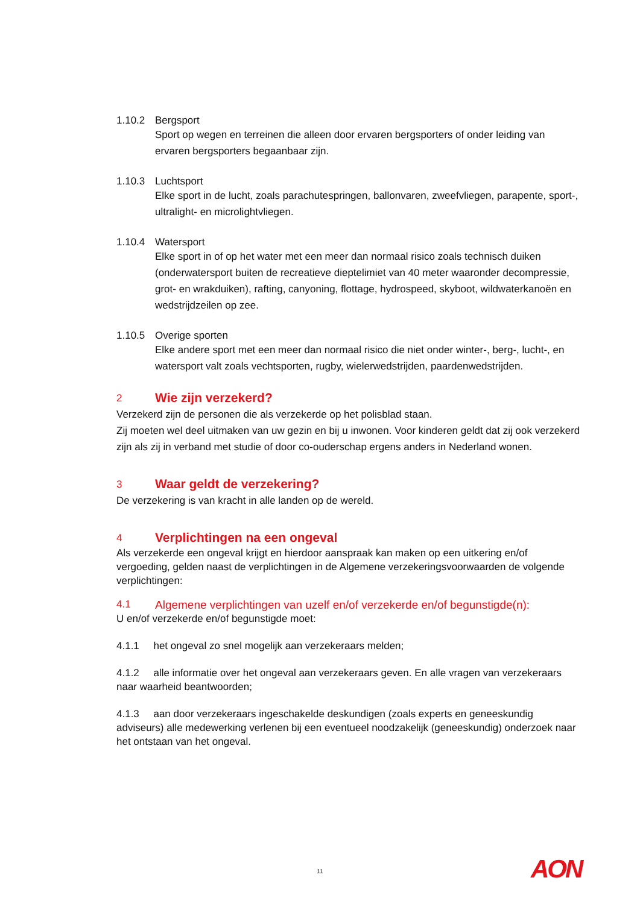1.10.2 Bergsport
Sport op wegen en terreinen die alleen door ervaren bergsporters of onder leiding van ervaren bergsporters begaanbaar zijn.
1.10.3 Luchtsport
Elke sport in de lucht, zoals parachutespringen, ballonvaren, zweefvliegen, parapente, sport-, ultralight- en microlightvliegen.
1.10.4 Watersport
Elke sport in of op het water met een meer dan normaal risico zoals technisch duiken (onderwatersport buiten de recreatieve dieptelimiet van 40 meter waaronder decompressie, grot- en wrakduiken), rafting, canyoning, flottage, hydrospeed, skyboot, wildwaterkanoën en wedstrijdzeilen op zee.
1.10.5 Overige sporten
Elke andere sport met een meer dan normaal risico die niet onder winter-, berg-, lucht-, en watersport valt zoals vechtsporten, rugby, wielerwedstrijden, paardenwedstrijden.
2 Wie zijn verzekerd?
Verzekerd zijn de personen die als verzekerde op het polisblad staan.
Zij moeten wel deel uitmaken van uw gezin en bij u inwonen. Voor kinderen geldt dat zij ook verzekerd zijn als zij in verband met studie of door co-ouderschap ergens anders in Nederland wonen.
3 Waar geldt de verzekering?
De verzekering is van kracht in alle landen op de wereld.
4 Verplichtingen na een ongeval
Als verzekerde een ongeval krijgt en hierdoor aanspraak kan maken op een uitkering en/of vergoeding, gelden naast de verplichtingen in de Algemene verzekeringsvoorwaarden de volgende verplichtingen:
4.1 Algemene verplichtingen van uzelf en/of verzekerde en/of begunstigde(n):
U en/of verzekerde en/of begunstigde moet:
4.1.1 het ongeval zo snel mogelijk aan verzekeraars melden;
4.1.2 alle informatie over het ongeval aan verzekeraars geven. En alle vragen van verzekeraars naar waarheid beantwoorden;
4.1.3 aan door verzekeraars ingeschakelde deskundigen (zoals experts en geneeskundig adviseurs) alle medewerking verlenen bij een eventueel noodzakelijk (geneeskundig) onderzoek naar het ontstaan van het ongeval.
11 AON